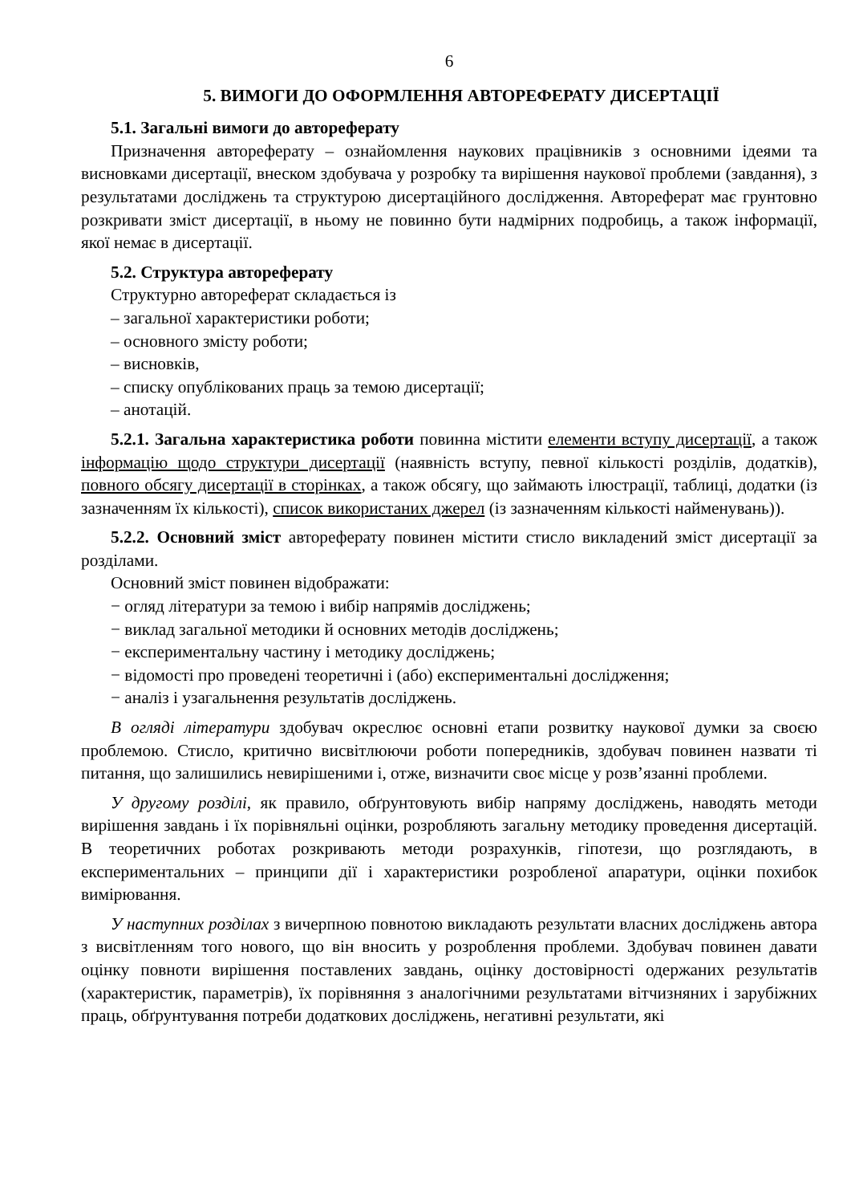6
5. ВИМОГИ ДО ОФОРМЛЕННЯ АВТОРЕФЕРАТУ ДИСЕРТАЦІЇ
5.1. Загальні вимоги до автореферату
Призначення автореферату – ознайомлення наукових працівників з основними ідеями та висновками дисертації, внеском здобувача у розробку та вирішення наукової проблеми (завдання), з результатами досліджень та структурою дисертаційного дослідження. Автореферат має грунтовно розкривати зміст дисертації, в ньому не повинно бути надмірних подробиць, а також інформації, якої немає в дисертації.
5.2. Структура автореферату
Структурно автореферат складається із
– загальної характеристики роботи;
– основного змісту роботи;
– висновків,
– списку опублікованих праць за темою дисертації;
– анотацій.
5.2.1. Загальна характеристика роботи повинна містити елементи вступу дисертації, а також інформацію щодо структури дисертації (наявність вступу, певної кількості розділів, додатків), повного обсягу дисертації в сторінках, а також обсягу, що займають ілюстрації, таблиці, додатки (із зазначенням їх кількості), список використаних джерел (із зазначенням кількості найменувань)).
5.2.2. Основний зміст автореферату повинен містити стисло викладений зміст дисертації за розділами.
Основний зміст повинен відображати:
− огляд літератури за темою і вибір напрямів досліджень;
− виклад загальної методики й основних методів досліджень;
− експериментальну частину і методику досліджень;
− відомості про проведені теоретичні і (або) експериментальні дослідження;
− аналіз і узагальнення результатів досліджень.
В огляді літератури здобувач окреслює основні етапи розвитку наукової думки за своєю проблемою. Стисло, критично висвітлюючи роботи попередників, здобувач повинен назвати ті питання, що залишились невирішеними і, отже, визначити своє місце у розв’язанні проблеми.
У другому розділі, як правило, обґрунтовують вибір напряму досліджень, наводять методи вирішення завдань і їх порівняльні оцінки, розробляють загальну методику проведення дисертацій. В теоретичних роботах розкривають методи розрахунків, гіпотези, що розглядають, в експериментальних – принципи дії і характеристики розробленої апаратури, оцінки похибок вимірювання.
У наступних розділах з вичерпною повнотою викладають результати власних досліджень автора з висвітленням того нового, що він вносить у розроблення проблеми. Здобувач повинен давати оцінку повноти вирішення поставлених завдань, оцінку достовірності одержаних результатів (характеристик, параметрів), їх порівняння з аналогічними результатами вітчизняних і зарубіжних праць, обґрунтування потреби додаткових досліджень, негативні результати, які